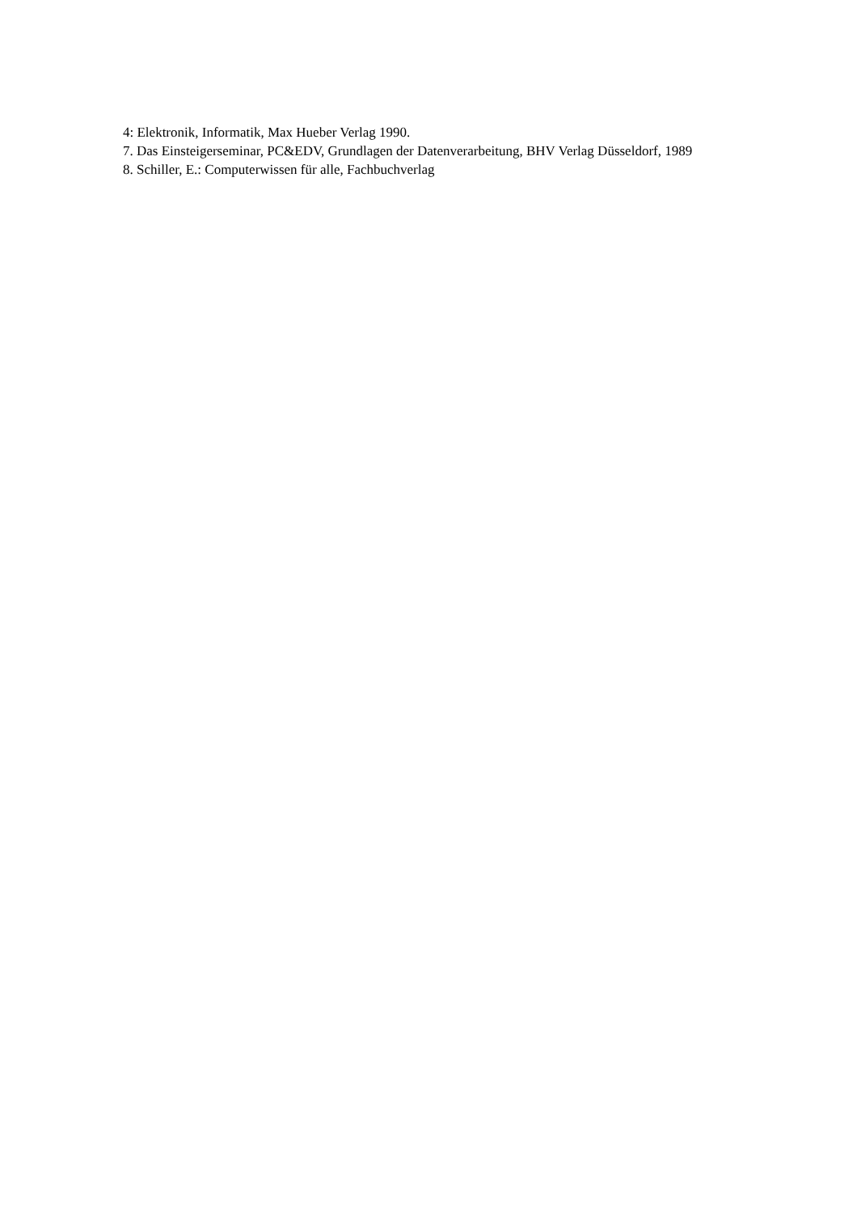4: Elektronik, Informatik, Max Hueber Verlag 1990.
7. Das Einsteigerseminar, PC&EDV, Grundlagen der Datenverarbeitung, BHV Verlag Düsseldorf, 1989
8. Schiller, E.: Computerwissen für alle, Fachbuchverlag